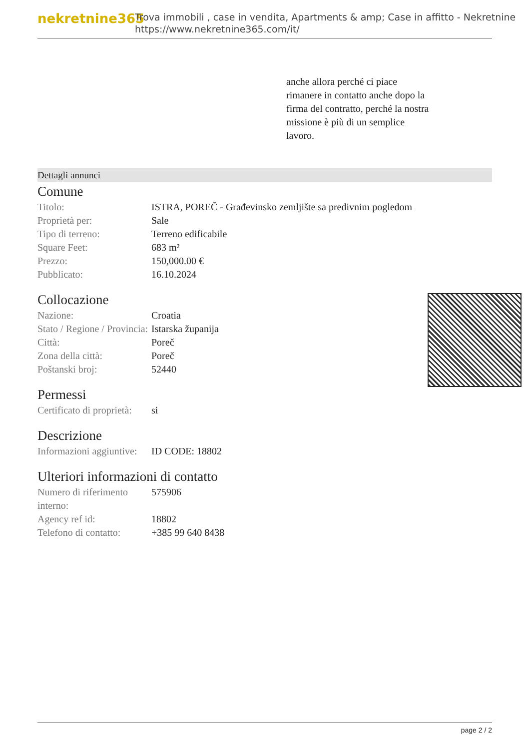nekretnine365
Trova immobili , case in vendita, Apartments & amp; Case in affitto - Nekretnine
https://www.nekretnine365.com/it/
anche allora perché ci piace rimanere in contatto anche dopo la firma del contratto, perché la nostra missione è più di un semplice lavoro.
Dettagli annunci
Comune
| Titolo: | ISTRA, POREČ - Građevinsko zemljište sa predivnim pogledom |
| Proprietà per: | Sale |
| Tipo di terreno: | Terreno edificabile |
| Square Feet: | 683 m² |
| Prezzo: | 150,000.00 € |
| Pubblicato: | 16.10.2024 |
Collocazione
| Nazione: | Croatia |
| Stato / Regione / Provincia: | Istarska županija |
| Città: | Poreč |
| Zona della città: | Poreč |
| Poštanski broj: | 52440 |
Permessi
| Certificato di proprietà: | si |
Descrizione
| Informazioni aggiuntive: | ID CODE: 18802 |
Ulteriori informazioni di contatto
| Numero di riferimento interno: | 575906 |
| Agency ref id: | 18802 |
| Telefono di contatto: | +385 99 640 8438 |
page 2 / 2